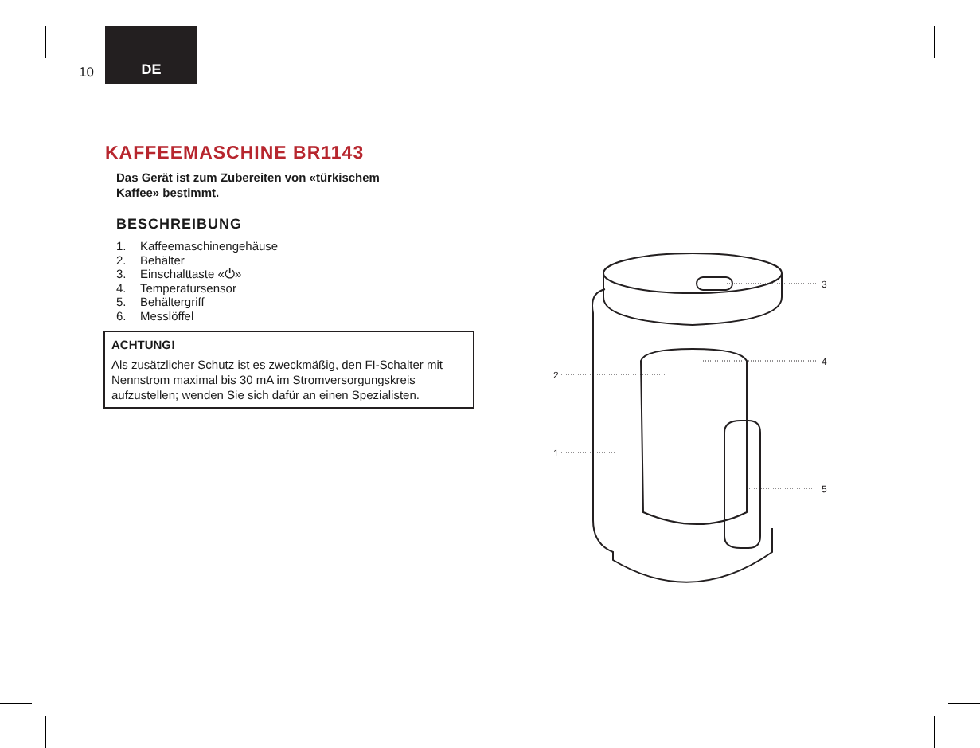10
DE
KAFFEEMASCHINE BR1143
Das Gerät ist zum Zubereiten von «türkischem
Kaffee» bestimmt.
BESCHREIBUNG
1. Kaffeemaschinengehäuse
2. Behälter
3. Einschalttaste «⏻»
4. Temperatursensor
5. Behältergriff
6. Messlöffel
ACHTUNG!
Als zusätzlicher Schutz ist es zweckmäßig, den FI-Schalter mit Nennstrom maximal bis 30 mA im Stromversorgungskreis aufzustellen; wenden Sie sich dafür an einen Spezialisten.
3
4
2
1
5